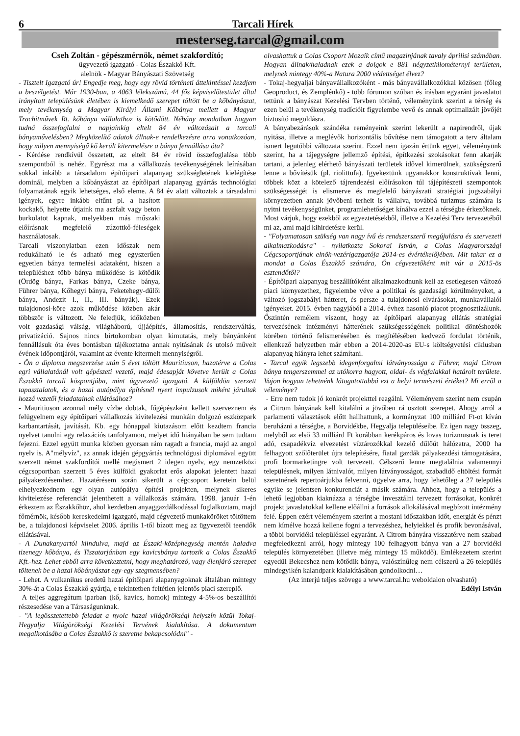6 Tarcali Hírek
mesterseg.tarcal@gmail.com
Cseh Zoltán - gépészmérnök, német szakfordító;
ügyvezető igazgató - Colas Északkő Kft.
alelnök - Magyar Bányászati Szövetség
- Tisztelt Igazgató úr! Engedje meg, hogy egy rövid történeti áttekintéssel kezdjem a beszélgetést. Már 1930-ban, a 4063 lélekszámú, 44 fős képviselőtestület által irányított településünk életében is kiemelkedő szerepet töltött be a kőbányászat, mely tevékenység a Magyar Királyi Állami Kőbánya mellett a Magyar Trachitművek Rt. kőbánya vállalathoz is kötődött. Néhány mondatban hogyan tudná összefoglalni a napjainkig eltelt 84 év változásait a tarcali bányaművelésben? Megközelítő adatok állnak-e rendelkezésre arra vonatkozóan, hogy milyen mennyiségű kő került kitermelésre a bánya fennállása óta?
- Kérdése rendkívül összetett, az eltelt 84 év rövid összefoglalása több szempontból is nehéz. Egyrészt ma a vállalkozás tevékenységének leírásában sokkal inkább a társadalom építőipari alapanyag szükségletének kielégítése dominál, melyben a kőbányászat az építőipari alapanyag gyártás technológiai folyamatának egyik lehetséges, első eleme. A 84 év alatt változtak a társadalmi igények, egyre inkább eltűnt pl. a hasított kockakő, helyette útjaink ma aszfalt vagy beton burkolatot kapnak, melyekben más műszaki előírásnak megfelelő zúzottkő-féleségek használatosak.
Tarcali viszonylatban ezen időszak nem redukálható le és adható meg egyszerűen egyetlen bánya termelési adataként, hiszen a településhez több bánya működése is kötődik (Ördög bánya, Farkas bánya, Czeke bánya, Führer bánya, Kőhegyi bánya, Feketehegy-dűlői bánya, Andezit I., II., III. bányák). Ezek tulajdonosi-köre azok működése közben akár többször is változott. Ne feledjük, időközben volt gazdasági válság, világháború, újjáépítés, államosítás, rendszerváltás, privatizáció. Sajnos nincs birtokomban olyan kimutatás, mely bányánként fennállásuk óta éves bontásban tájékoztatna annak nyitásának és utolsó művelt évének időpontjáról, valamint az évente kitermelt mennyiségről.
- Ön a diploma megszerzése után 5 évet töltött Mauritiuson, hazatérve a Colas egri vállalatánál volt gépészeti vezető, majd édesapját követve került a Colas Északkő tarcali központjába, mint ügyvezető igazgató. A külföldön szerzett tapasztalatok, és a hazai autópálya építésnél nyert impulzusok miként járultak hozzá vezetői feladatainak ellátásához?
- Mauritiuson azonnal mély vízbe dobtak, főgépészként kellett szerveznem és felügyelnem egy építőipari vállalkozás kivitelezési munkáin dolgozó eszközpark karbantartását, javítását. Kb. egy hónappal kiutazásom előtt kezdtem francia nyelvet tanulni egy relaxációs tanfolyamon, melyet idő hiányában be sem tudtam fejezni. Ezzel együtt munka közben gyorsan rám ragadt a francia, majd az angol nyelv is. A"mélyvíz", az annak idején gépgyártás technológusi diplomával együtt szerzett német szakfordítói mellé megismert 2 idegen nyelv, egy nemzetközi cégcsoportban szerzett 5 éves külföldi gyakorlat erős alapokat jelentett hazai pályakezdésemhez. Hazatérésem során sikerült a cégcsoport keretein belül elhelyezkednem egy olyan autópálya építési projekten, melynek sikeres kivitelezése referenciát jelenthetett a vállalkozás számára. 1998. január 1-én érkeztem az Északkőhöz, ahol kezdetben anyaggazdálkodással foglalkoztam, majd főmérnök, később kereskedelmi igazgató, majd cégvezető munkaköröket töltöttem be, a tulajdonosi képviselet 2006. április 1-től bízott meg az ügyvezetői teendők ellátásával.
- A Dunakanyartól kiindulva, majd az Északi-középhegység mentén haladva tizenegy kőbánya, és Tiszatarjánban egy kavicsbánya tartozik a Colas Északkő Kft.-hez. Lehet ebből arra következtetni, hogy meghatározó, vagy élenjáró szerepet töltenek be a hazai kőbányászat egy-egy szegmensében?
- Lehet. A vulkanikus eredetű hazai építőipari alapanyagoknak általában mintegy 30%-át a Colas Északkő gyártja, e tekintetben feltétlen jelentős piaci szereplő.
A teljes aggregátum iparban (kő, kavics, homok) mintegy 4-5%-os beszállítói részesedése van a Társaságunknak.
- "A legösszetettebb feladat a nyolc hazai világörökségi helyszín közül Tokaj-Hegyalja Világörökségi Kezelési Tervének kialakítása. A dokumentum megalkotásába a Colas Északkő is szeretne bekapcsolódni" -
olvashattuk a Colas Csoport Mozaik című magazinjának tavaly áprilisi számában. Hogyan állnak/haladnak ezek a dolgok e 881 négyzetkilométernyi területen, melynek mintegy 40%-a Natura 2000 védettséget élvez?
- Tokaj-hegyaljai bányavállalkozóként - más bányavállalkozókkal közösen (főleg Geoproduct, és Zemplénkő) - több fórumon szóban és írásban egyaránt javaslatot tettünk a bányászat Kezelési Tervben történő, véleményünk szerint a térség és ezen belül a tevékenység tradícióit figyelembe vevő és annak optimalizált jövőjét biztosító megoldásra.
A bányabezárások szándéka reményeink szerint lekerült a napirendről, újak nyitása, illetve a meglévők horizontális bővítése nem támogatott a terv általam ismert legutóbbi változata szerint. Ezzel nem igazán értünk egyet, véleményünk szerint, ha a tájegységre jellemző építési, építkezési szokásokat fenn akarják tartani, a jelenleg elérhető bányászati területek idővel kimerülnek, szükségszerű lenne a bővítésük (pl. riolittufa). Igyekeztünk ugyanakkor konstruktívak lenni, többek közt a kötelező tájrendezési előírásokon túl tájépítészeti szempontok szükségességét is elismerve és megfelelő bányászati stratégiai jogszabályi környezetben annak jövőbeni terheit is vállalva, továbbá turizmus számára is nyitni tevékenységünket, programlehetőséget kínálva ezzel a térségbe érkezőknek. Most várjuk, hogy ezekből az egyeztetésekből, illetve a Kezelési Terv tervezetéből mi az, ami majd kihirdetésre kerül.
- "Folyamatosan szükség van nagy ívű és rendszerszerű megújulásra és szervezeti alkalmazkodásra" - nyilatkozta Sokorai István, a Colas Magyarországi Cégcsoportjának elnök-vezérigazgatója 2014-es évértékelőjében. Mit takar ez a mondat a Colas Északkő számára, Ön cégvezetőként mit vár a 2015-ös esztendőtől?
- Építőipari alapanyag beszállítóként alkalmazkodnunk kell az esetlegesen változó piaci környezethez, figyelembe véve a politikai és gazdasági körülményeket, a változó jogszabályi hátteret, és persze a tulajdonosi elvárásokat, munkavállalói igényeket. 2015. évben nagyjából a 2014. évhez hasonló piacot prognosztizálunk. Őszintén remélem viszont, hogy az építőipari alapanyag ellátás stratégiai tervezésének intézményi hátterének szükségességének politikai döntéshozók körében történő felismerésében és megítélésében kedvező fordulat történik, ellenkező helyzetben már ebben a 2014-2020-as EU-s költségvetési ciklusban alapanyag hiányra lehet számítani.
- Tarcal egyik legszebb idegenforgalmi látványossága a Führer, majd Citrom bánya tengerszemmel az utókorra hagyott, oldal- és végfalakkal határolt területe. Vajon hogyan tehetnénk látogatottabbá ezt a helyi természeti értéket? Mi erről a véleménye?
- Erre nem tudok jó konkrét projekttel reagálni. Véleményem szerint nem csupán a Citrom bányának kell kitalálni a jövőben rá osztott szerepet. Ahogy arról a parlamenti választások előtt hallhattunk, a kormányzat 100 milliárd Ft-ot kíván beruházni a térségbe, a Borvidékbe, Hegyalja településeibe. Ez igen nagy összeg, melyből az első 33 milliárd Ft korábban kerékpáros és lovas turizmusnak is teret adó, csapadékvíz elvezetést víztározókkal kezelő dűlőút hálózatra, 2000 ha felhagyott szőlőterület újra telepítésére, fiatal gazdák pályakezdési támogatására, profi bormarketingre volt tervezett. Célszerű lenne megtalálnia valamennyi településnek, milyen látnivalót, milyen látványosságot, szabadidő eltöltési formát szeretnének repertoárjukba felvenni, ügyelve arra, hogy lehetőleg a 27 település egyike se jelentsen konkurenciát a másik számára. Ahhoz, hogy a település a lehető legjobban kiaknázza a térségbe invesztálni tervezett forrásokat, konkrét projekt javaslatokkal kellene előállni a források allokálásával megbízott intézmény felé. Éppen ezért véleményem szerint a mostani időszakban időt, energiát és pénzt nem kímélve hozzá kellene fogni a tervezéshez, helyiekkel és profik bevonásával, a többi borvidéki településsel egyaránt. A Citrom bányára visszatérve nem szabad megfeledkezni arról, hogy mintegy 100 felhagyott bánya van a 27 borvidéki település környezetében (illetve még mintegy 15 működő). Emlékezetem szerint egyedül Bekecshez nem kötődik bánya, valószínűleg nem célszerű a 26 település mindegyikén kalandpark kialakításában gondolkodni…
(Az interjú teljes szövege a www.tarcal.hu weboldalon olvasható)
Edélyi István